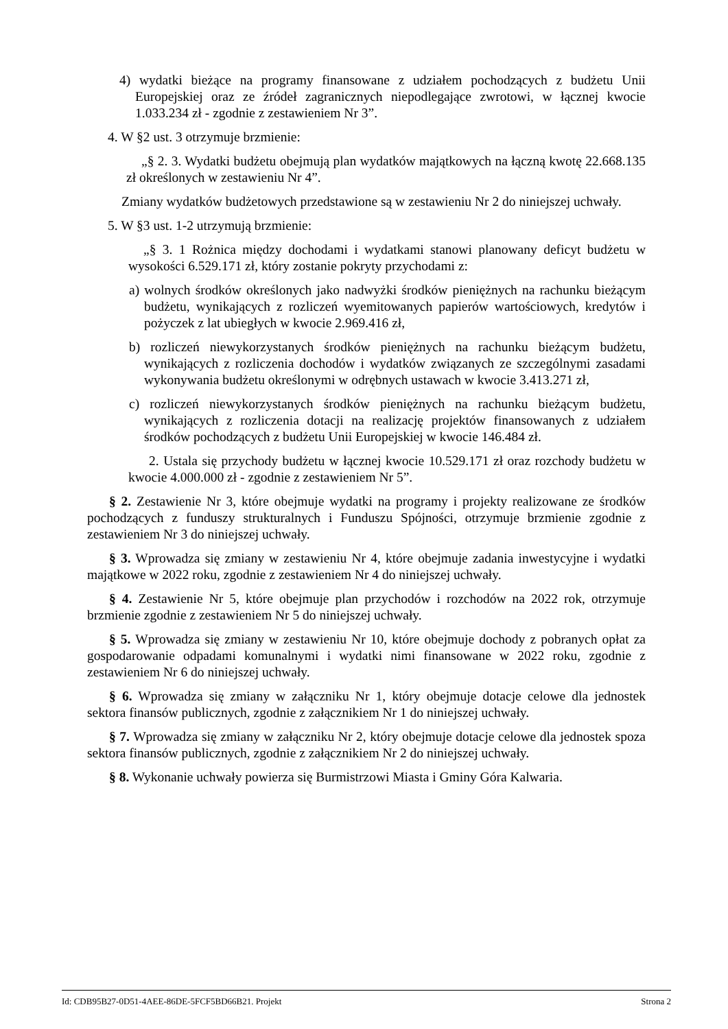4) wydatki bieżące na programy finansowane z udziałem pochodzących z budżetu Unii Europejskiej oraz ze źródeł zagranicznych niepodlegające zwrotowi, w łącznej kwocie 1.033.234 zł - zgodnie z zestawieniem Nr 3”.
4. W §2 ust. 3 otrzymuje brzmienie:
„§ 2. 3. Wydatki budżetu obejmują plan wydatków majątkowych na łączną kwotę 22.668.135 zł określonych w zestawieniu Nr 4”.
Zmiany wydatków budżetowych przedstawione są w zestawieniu Nr 2 do niniejszej uchwały.
5. W §3 ust. 1-2 utrzymują brzmienie:
„§ 3. 1 Rożnica między dochodami i wydatkami stanowi planowany deficyt budżetu w wysokości 6.529.171 zł, który zostanie pokryty przychodami z:
a) wolnych środków określonych jako nadwyżki środków pieniężnych na rachunku bieżącym budżetu, wynikających z rozliczeń wyemitowanych papierów wartościowych, kredytów i pożyczek z lat ubiegłych w kwocie 2.969.416 zł,
b) rozliczeń niewykorzystanych środków pieniężnych na rachunku bieżącym budżetu, wynikających z rozliczenia dochodów i wydatków związanych ze szczególnymi zasadami wykonywania budżetu określonymi w odrębnych ustawach w kwocie 3.413.271 zł,
c) rozliczeń niewykorzystanych środków pieniężnych na rachunku bieżącym budżetu, wynikających z rozliczenia dotacji na realizację projektów finansowanych z udziałem środków pochodzących z budżetu Unii Europejskiej w kwocie 146.484 zł.
2. Ustala się przychody budżetu w łącznej kwocie 10.529.171 zł oraz rozchody budżetu w kwocie 4.000.000 zł - zgodnie z zestawieniem Nr 5”.
§ 2. Zestawienie Nr 3, które obejmuje wydatki na programy i projekty realizowane ze środków pochodzących z funduszy strukturalnych i Funduszu Spójności, otrzymuje brzmienie zgodnie z zestawieniem Nr 3 do niniejszej uchwały.
§ 3. Wprowadza się zmiany w zestawieniu Nr 4, które obejmuje zadania inwestycyjne i wydatki majątkowe w 2022 roku, zgodnie z zestawieniem Nr 4 do niniejszej uchwały.
§ 4. Zestawienie Nr 5, które obejmuje plan przychodów i rozchodów na 2022 rok, otrzymuje brzmienie zgodnie z zestawieniem Nr 5 do niniejszej uchwały.
§ 5. Wprowadza się zmiany w zestawieniu Nr 10, które obejmuje dochody z pobranych opłat za gospodarowanie odpadami komunalnymi i wydatki nimi finansowane w 2022 roku, zgodnie z zestawieniem Nr 6 do niniejszej uchwały.
§ 6. Wprowadza się zmiany w załączniku Nr 1, który obejmuje dotacje celowe dla jednostek sektora finansów publicznych, zgodnie z załącznikiem Nr 1 do niniejszej uchwały.
§ 7. Wprowadza się zmiany w załączniku Nr 2, który obejmuje dotacje celowe dla jednostek spoza sektora finansów publicznych, zgodnie z załącznikiem Nr 2 do niniejszej uchwały.
§ 8. Wykonanie uchwały powierza się Burmistrzowi Miasta i Gminy Góra Kalwaria.
Id: CDB95B27-0D51-4AEE-86DE-5FCF5BD66B21. Projekt Strona 2